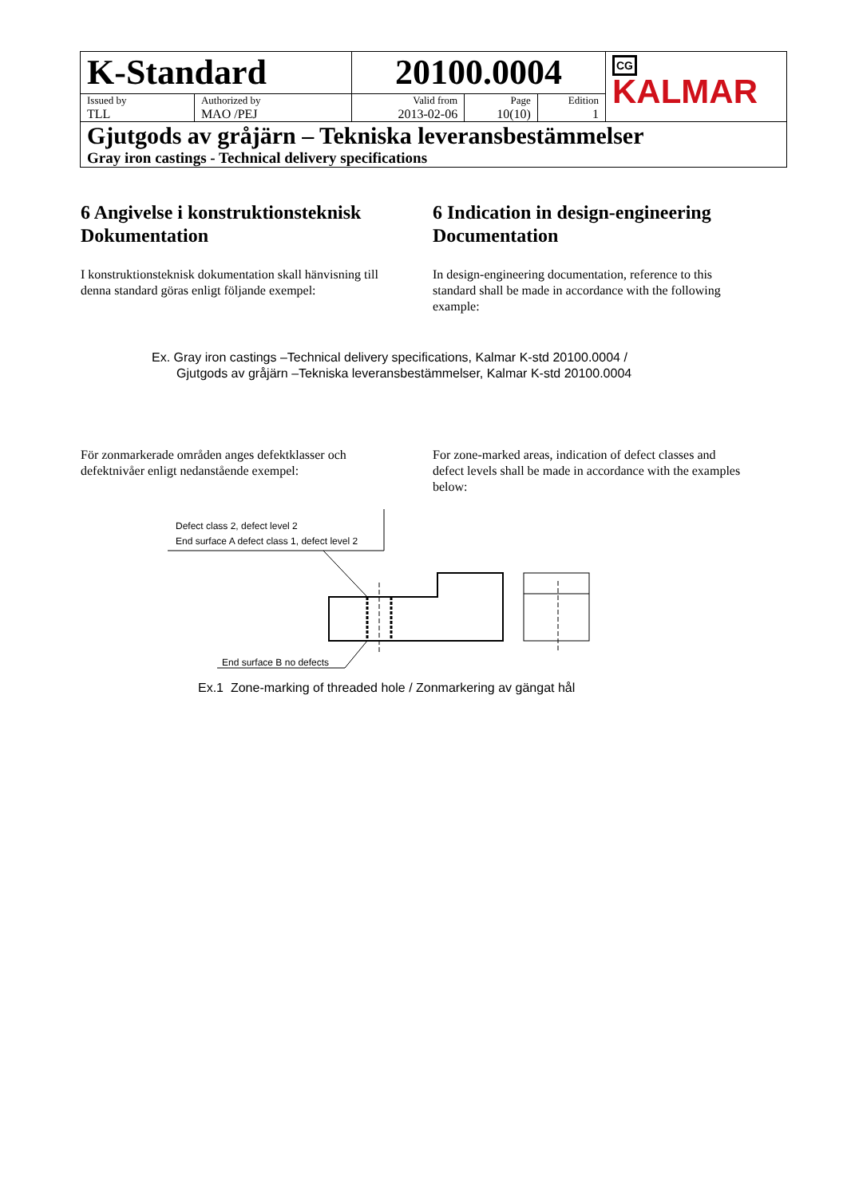| K-Standard | | 20100.0004 | | | CG KALMAR |
| Issued by | Authorized by | Valid from | Page | Edition | |
| TLL | MAO /PEJ | 2013-02-06 | 10(10) | 1 | |
| Gjutgods av gråjärn – Tekniska leveransbestämmelser Gray iron castings - Technical delivery specifications | | | | | |
6 Angivelse i konstruktionsteknisk Dokumentation
I konstruktionsteknisk dokumentation skall hänvisning till denna standard göras enligt följande exempel:
6 Indication in design-engineering Documentation
In design-engineering documentation, reference to this standard shall be made in accordance with the following example:
Ex. Gray iron castings –Technical delivery specifications, Kalmar K-std 20100.0004 /
Gjutgods av gråjärn –Tekniska leveransbestämmelser, Kalmar K-std 20100.0004
För zonmarkerade områden anges defektklasser och defektnivåer enligt nedanstående exempel:
For zone-marked areas, indication of defect classes and defect levels shall be made in accordance with the examples below:
Defect class 2, defect level 2
End surface A defect class 1, defect level 2
End surface B no defects
Ex.1 Zone-marking of threaded hole / Zonmarkering av gängat hål